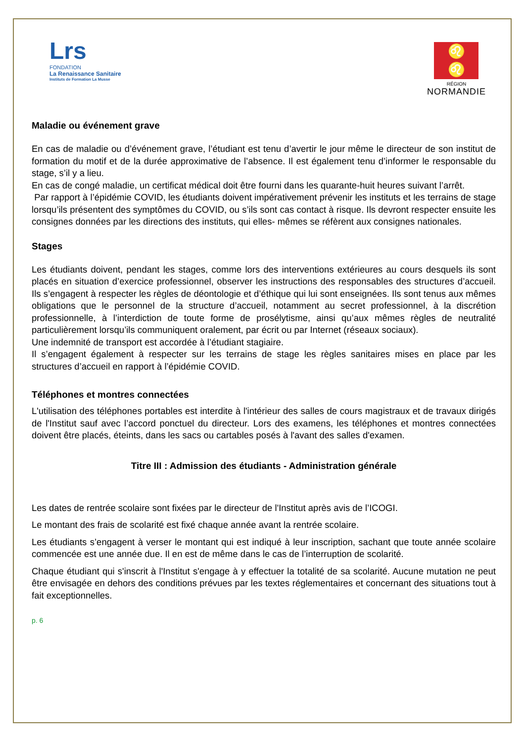Lrs
FONDATION
La Renaissance Sanitaire
Instituts de Formation La Musse
♌
♌
RÉGION
NORMANDIE
Maladie ou événement grave
En cas de maladie ou d’événement grave, l’étudiant est tenu d’avertir le jour même le directeur de son institut de formation du motif et de la durée approximative de l’absence. Il est également tenu d’informer le responsable du stage, s’il y a lieu.
En cas de congé maladie, un certificat médical doit être fourni dans les quarante-huit heures suivant l’arrêt.
Par rapport à l’épidémie COVID, les étudiants doivent impérativement prévenir les instituts et les terrains de stage lorsqu’ils présentent des symptômes du COVID, ou s’ils sont cas contact à risque. Ils devront respecter ensuite les consignes données par les directions des instituts, qui elles- mêmes se réfèrent aux consignes nationales.
Stages
Les étudiants doivent, pendant les stages, comme lors des interventions extérieures au cours desquels ils sont placés en situation d’exercice professionnel, observer les instructions des responsables des structures d’accueil. Ils s’engagent à respecter les règles de déontologie et d’éthique qui lui sont enseignées. Ils sont tenus aux mêmes obligations que le personnel de la structure d’accueil, notamment au secret professionnel, à la discrétion professionnelle, à l’interdiction de toute forme de prosélytisme, ainsi qu’aux mêmes règles de neutralité particulièrement lorsqu’ils communiquent oralement, par écrit ou par Internet (réseaux sociaux).
Une indemnité de transport est accordée à l’étudiant stagiaire.
Il s’engagent également à respecter sur les terrains de stage les règles sanitaires mises en place par les structures d’accueil en rapport à l’épidémie COVID.
Téléphones et montres connectées
L'utilisation des téléphones portables est interdite à l'intérieur des salles de cours magistraux et de travaux dirigés de l'Institut sauf avec l’accord ponctuel du directeur. Lors des examens, les téléphones et montres connectées doivent être placés, éteints, dans les sacs ou cartables posés à l'avant des salles d'examen.
Titre III : Admission des étudiants - Administration générale
Les dates de rentrée scolaire sont fixées par le directeur de l'Institut après avis de l’ICOGI.
Le montant des frais de scolarité est fixé chaque année avant la rentrée scolaire.
Les étudiants s’engagent à verser le montant qui est indiqué à leur inscription, sachant que toute année scolaire commencée est une année due. Il en est de même dans le cas de l’interruption de scolarité.
Chaque étudiant qui s'inscrit à l'Institut s'engage à y effectuer la totalité de sa scolarité. Aucune mutation ne peut être envisagée en dehors des conditions prévues par les textes réglementaires et concernant des situations tout à fait exceptionnelles.
p. 6